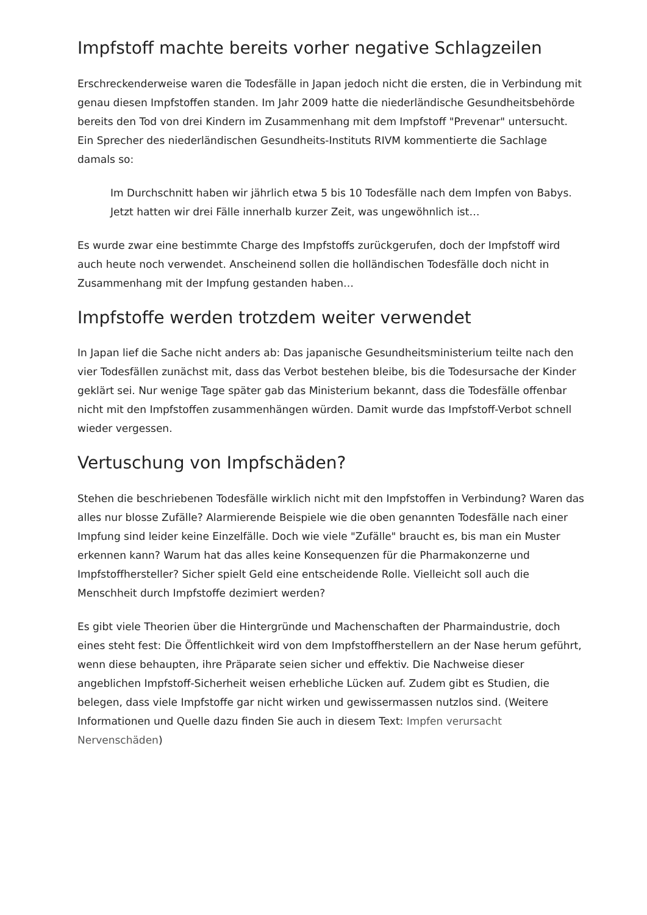Impfstoff machte bereits vorher negative Schlagzeilen
Erschreckenderweise waren die Todesfälle in Japan jedoch nicht die ersten, die in Verbindung mit genau diesen Impfstoffen standen. Im Jahr 2009 hatte die niederländische Gesundheitsbehörde bereits den Tod von drei Kindern im Zusammenhang mit dem Impfstoff "Prevenar" untersucht. Ein Sprecher des niederländischen Gesundheits-Instituts RIVM kommentierte die Sachlage damals so:
Im Durchschnitt haben wir jährlich etwa 5 bis 10 Todesfälle nach dem Impfen von Babys. Jetzt hatten wir drei Fälle innerhalb kurzer Zeit, was ungewöhnlich ist…
Es wurde zwar eine bestimmte Charge des Impfstoffs zurückgerufen, doch der Impfstoff wird auch heute noch verwendet. Anscheinend sollen die holländischen Todesfälle doch nicht in Zusammenhang mit der Impfung gestanden haben…
Impfstoffe werden trotzdem weiter verwendet
In Japan lief die Sache nicht anders ab: Das japanische Gesundheitsministerium teilte nach den vier Todesfällen zunächst mit, dass das Verbot bestehen bleibe, bis die Todesursache der Kinder geklärt sei. Nur wenige Tage später gab das Ministerium bekannt, dass die Todesfälle offenbar nicht mit den Impfstoffen zusammenhängen würden. Damit wurde das Impfstoff-Verbot schnell wieder vergessen.
Vertuschung von Impfschäden?
Stehen die beschriebenen Todesfälle wirklich nicht mit den Impfstoffen in Verbindung? Waren das alles nur blosse Zufälle? Alarmierende Beispiele wie die oben genannten Todesfälle nach einer Impfung sind leider keine Einzelfälle. Doch wie viele "Zufälle" braucht es, bis man ein Muster erkennen kann? Warum hat das alles keine Konsequenzen für die Pharmakonzerne und Impfstoffhersteller? Sicher spielt Geld eine entscheidende Rolle. Vielleicht soll auch die Menschheit durch Impfstoffe dezimiert werden?
Es gibt viele Theorien über die Hintergründe und Machenschaften der Pharmaindustrie, doch eines steht fest: Die Öffentlichkeit wird von dem Impfstoffherstellern an der Nase herum geführt, wenn diese behaupten, ihre Präparate seien sicher und effektiv. Die Nachweise dieser angeblichen Impfstoff-Sicherheit weisen erhebliche Lücken auf. Zudem gibt es Studien, die belegen, dass viele Impfstoffe gar nicht wirken und gewissermassen nutzlos sind. (Weitere Informationen und Quelle dazu finden Sie auch in diesem Text: Impfen verursacht Nervenschäden)